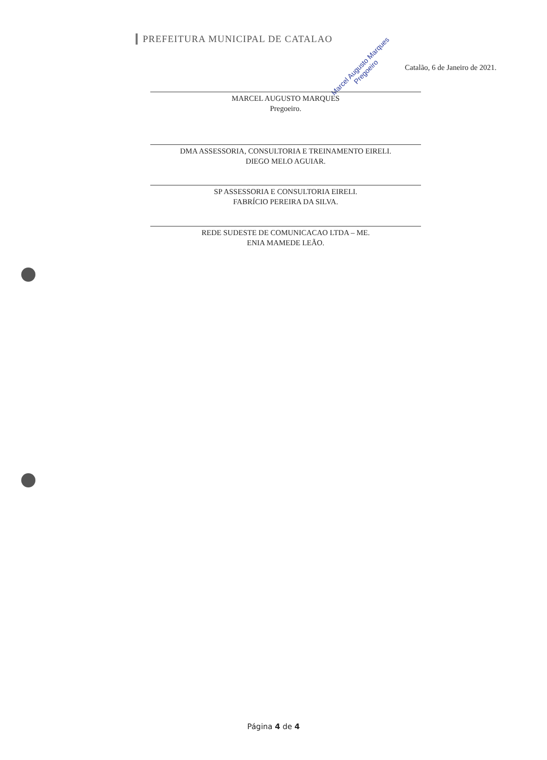PREFEITURA MUNICIPAL DE CATALAO
Catalão, 6 de Janeiro de 2021.
Marcel Augusto Marques
Pregoeiro
MARCEL AUGUSTO MARQUES
Pregoeiro.
DMA ASSESSORIA, CONSULTORIA E TREINAMENTO EIRELI.
DIEGO MELO AGUIAR.
SP ASSESSORIA E CONSULTORIA EIRELI.
FABRÍCIO PEREIRA DA SILVA.
REDE SUDESTE DE COMUNICACAO LTDA – ME.
ENIA MAMEDE LEÃO.
Página 4 de 4